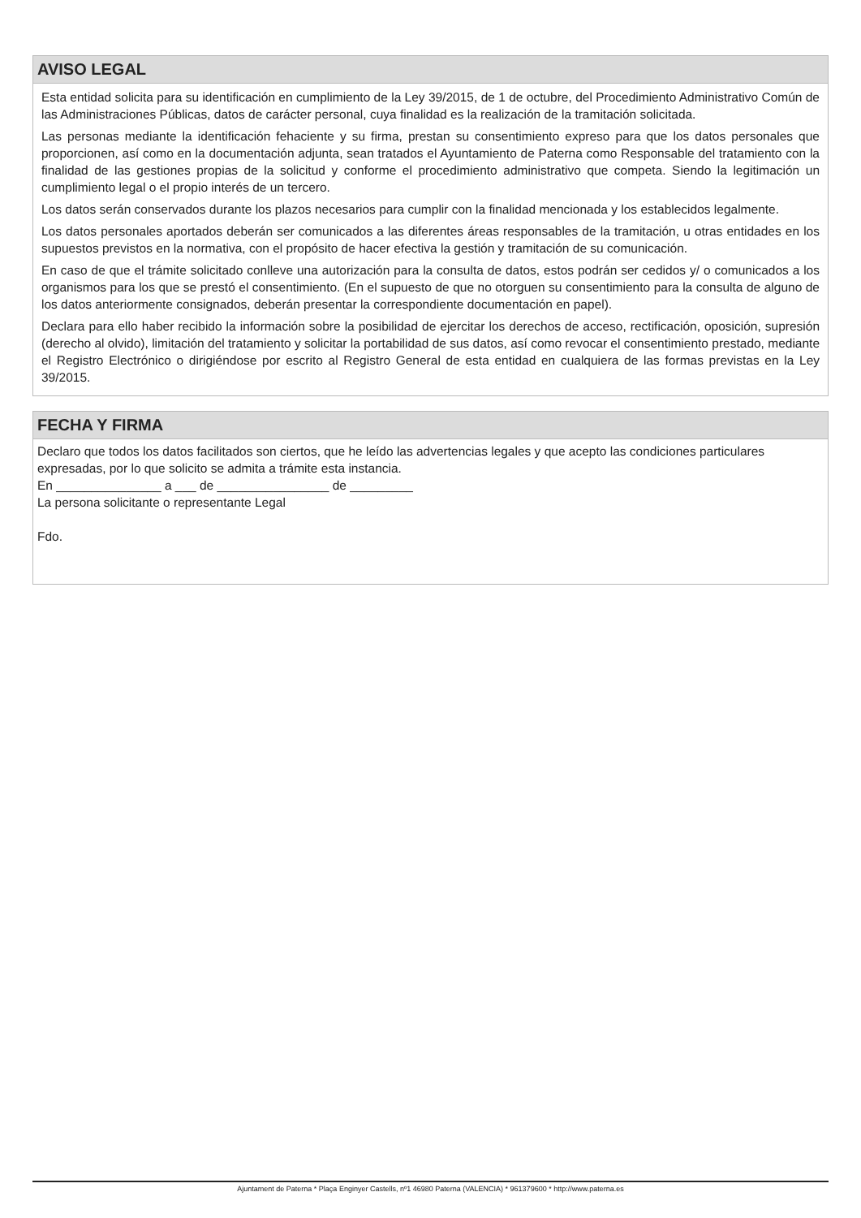AVISO LEGAL
Esta entidad solicita para su identificación en cumplimiento de la Ley 39/2015, de 1 de octubre, del Procedimiento Administrativo Común de las Administraciones Públicas, datos de carácter personal, cuya finalidad es la realización de la tramitación solicitada.
Las personas mediante la identificación fehaciente y su firma, prestan su consentimiento expreso para que los datos personales que proporcionen, así como en la documentación adjunta, sean tratados el Ayuntamiento de Paterna como Responsable del tratamiento con la finalidad de las gestiones propias de la solicitud y conforme el procedimiento administrativo que competa. Siendo la legitimación un cumplimiento legal o el propio interés de un tercero.
Los datos serán conservados durante los plazos necesarios para cumplir con la finalidad mencionada y los establecidos legalmente.
Los datos personales aportados deberán ser comunicados a las diferentes áreas responsables de la tramitación, u otras entidades en los supuestos previstos en la normativa, con el propósito de hacer efectiva la gestión y tramitación de su comunicación.
En caso de que el trámite solicitado conlleve una autorización para la consulta de datos, estos podrán ser cedidos y/ o comunicados a los organismos para los que se prestó el consentimiento. (En el supuesto de que no otorguen su consentimiento para la consulta de alguno de los datos anteriormente consignados, deberán presentar la correspondiente documentación en papel).
Declara para ello haber recibido la información sobre la posibilidad de ejercitar los derechos de acceso, rectificación, oposición, supresión (derecho al olvido), limitación del tratamiento y solicitar la portabilidad de sus datos, así como revocar el consentimiento prestado, mediante el Registro Electrónico o dirigiéndose por escrito al Registro General de esta entidad en cualquiera de las formas previstas en la Ley 39/2015.
FECHA Y FIRMA
Declaro que todos los datos facilitados son ciertos, que he leído las advertencias legales y que acepto las condiciones particulares expresadas, por lo que solicito se admita a trámite esta instancia.
En _______________ a ___ de ________________ de _________
La persona solicitante o representante Legal
Fdo.
Ajuntament de Paterna * Plaça Enginyer Castells, nº1 46980 Paterna (VALENCIA) * 961379600 * http://www.paterna.es